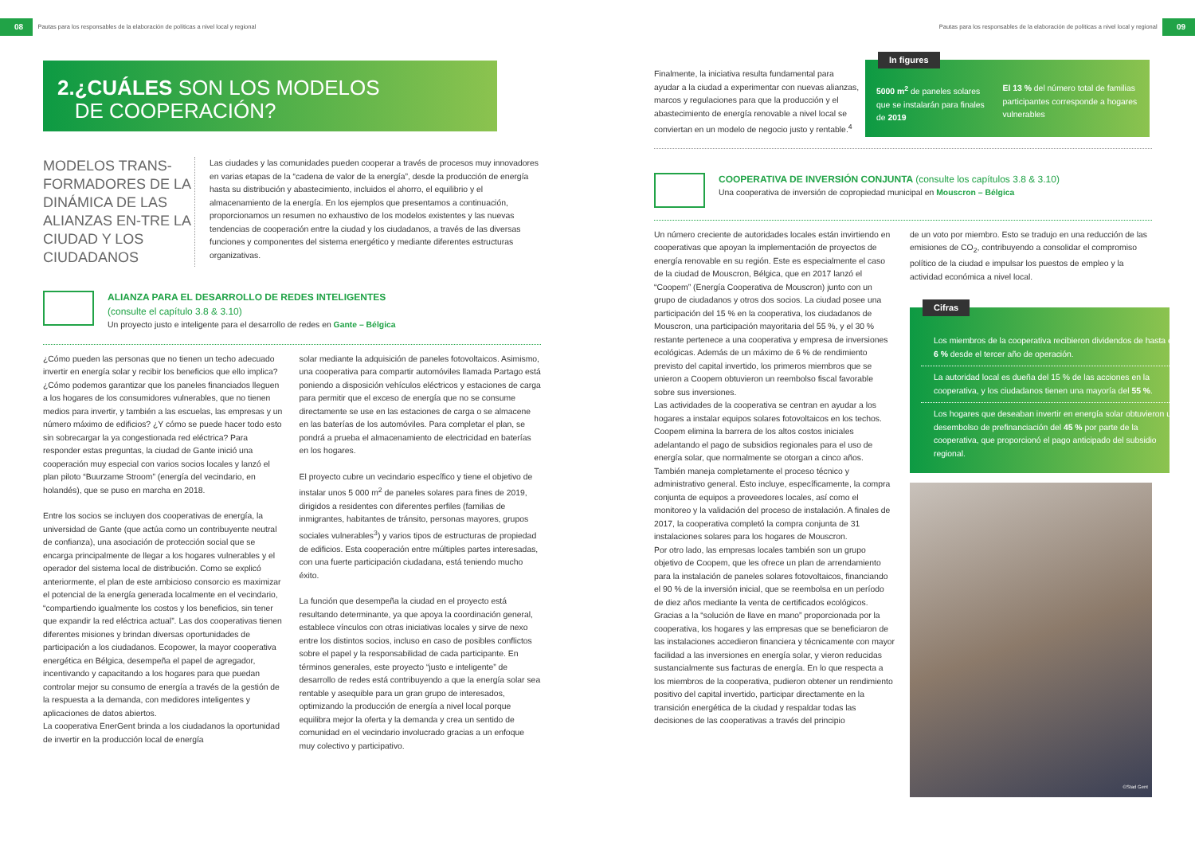08 Pautas para los responsables de la elaboración de políticas a nivel local y regional
2.¿CUÁLES SON LOS MODELOS
DE COOPERACIÓN?
MODELOS TRANS-FORMADORES DE LA DINÁMICA DE LAS ALIANZAS EN-TRE LA CIUDAD Y LOS CIUDADANOS
Las ciudades y las comunidades pueden cooperar a través de procesos muy innovadores en varias etapas de la “cadena de valor de la energía”, desde la producción de energía hasta su distribución y abastecimiento, incluidos el ahorro, el equilibrio y el almacenamiento de la energía. En los ejemplos que presentamos a continuación, proporcionamos un resumen no exhaustivo de los modelos existentes y las nuevas tendencias de cooperación entre la ciudad y los ciudadanos, a través de las diversas funciones y componentes del sistema energético y mediante diferentes estructuras organizativas.
ALIANZA PARA EL DESARROLLO DE REDES INTELIGENTES
(consulte el capítulo 3.8 & 3.10)
Un proyecto justo e inteligente para el desarrollo de redes en Gante – Bélgica
¿Cómo pueden las personas que no tienen un techo adecuado invertir en energía solar y recibir los beneficios que ello implica? ¿Cómo podemos garantizar que los paneles financiados lleguen a los hogares de los consumidores vulnerables, que no tienen medios para invertir, y también a las escuelas, las empresas y un número máximo de edificios? ¿Y cómo se puede hacer todo esto sin sobrecargar la ya congestionada red eléctrica? Para responder estas preguntas, la ciudad de Gante inició una cooperación muy especial con varios socios locales y lanzó el plan piloto “Buurzame Stroom” (energía del vecindario, en holandés), que se puso en marcha en 2018.
Entre los socios se incluyen dos cooperativas de energía, la universidad de Gante (que actúa como un contribuyente neutral de confianza), una asociación de protección social que se encarga principalmente de llegar a los hogares vulnerables y el operador del sistema local de distribución. Como se explicó anteriormente, el plan de este ambicioso consorcio es maximizar el potencial de la energía generada localmente en el vecindario, “compartiendo igualmente los costos y los beneficios, sin tener que expandir la red eléctrica actual”. Las dos cooperativas tienen diferentes misiones y brindan diversas oportunidades de participación a los ciudadanos. Ecopower, la mayor cooperativa energética en Bélgica, desempeña el papel de agregador, incentivando y capacitando a los hogares para que puedan controlar mejor su consumo de energía a través de la gestión de la respuesta a la demanda, con medidores inteligentes y aplicaciones de datos abiertos.
La cooperativa EnerGent brinda a los ciudadanos la oportunidad de invertir en la producción local de energía
solar mediante la adquisición de paneles fotovoltaicos. Asimismo, una cooperativa para compartir automóviles llamada Partago está poniendo a disposición vehículos eléctricos y estaciones de carga para permitir que el exceso de energía que no se consume directamente se use en las estaciones de carga o se almacene en las baterías de los automóviles. Para completar el plan, se pondrá a prueba el almacenamiento de electricidad en baterías en los hogares.
El proyecto cubre un vecindario específico y tiene el objetivo de instalar unos 5 000 m<sup>2</sup> de paneles solares para fines de 2019, dirigidos a residentes con diferentes perfiles (familias de inmigrantes, habitantes de tránsito, personas mayores, grupos sociales vulnerables<sup>3</sup>) y varios tipos de estructuras de propiedad de edificios. Esta cooperación entre múltiples partes interesadas, con una fuerte participación ciudadana, está teniendo mucho éxito.
La función que desempeña la ciudad en el proyecto está resultando determinante, ya que apoya la coordinación general, establece vínculos con otras iniciativas locales y sirve de nexo entre los distintos socios, incluso en caso de posibles conflictos sobre el papel y la responsabilidad de cada participante. En términos generales, este proyecto “justo e inteligente” de desarrollo de redes está contribuyendo a que la energía solar sea rentable y asequible para un gran grupo de interesados, optimizando la producción de energía a nivel local porque equilibra mejor la oferta y la demanda y crea un sentido de comunidad en el vecindario involucrado gracias a un enfoque muy colectivo y participativo.
Pautas para los responsables de la elaboración de políticas a nivel local y regional 09
Finalmente, la iniciativa resulta fundamental para ayudar a la ciudad a experimentar con nuevas alianzas, marcos y regulaciones para que la producción y el abastecimiento de energía renovable a nivel local se conviertan en un modelo de negocio justo y rentable.<sup>4</sup>
In figures
5000 m<sup>2</sup> de paneles solares que se instalarán para finales de 2019
El 13 % del número total de familias participantes corresponde a hogares vulnerables
COOPERATIVA DE INVERSIÓN CONJUNTA (consulte los capítulos 3.8 & 3.10)
Una cooperativa de inversión de copropiedad municipal en Mouscron – Bélgica
Un número creciente de autoridades locales están invirtiendo en cooperativas que apoyan la implementación de proyectos de energía renovable en su región. Este es especialmente el caso de la ciudad de Mouscron, Bélgica, que en 2017 lanzó el “Coopem” (Energía Cooperativa de Mouscron) junto con un grupo de ciudadanos y otros dos socios. La ciudad posee una participación del 15 % en la cooperativa, los ciudadanos de Mouscron, una participación mayoritaria del 55 %, y el 30 % restante pertenece a una cooperativa y empresa de inversiones ecológicas. Además de un máximo de 6 % de rendimiento previsto del capital invertido, los primeros miembros que se unieron a Coopem obtuvieron un reembolso fiscal favorable sobre sus inversiones.
Las actividades de la cooperativa se centran en ayudar a los hogares a instalar equipos solares fotovoltaicos en los techos. Coopem elimina la barrera de los altos costos iniciales adelantando el pago de subsidios regionales para el uso de energía solar, que normalmente se otorgan a cinco años. También maneja completamente el proceso técnico y administrativo general. Esto incluye, específicamente, la compra conjunta de equipos a proveedores locales, así como el monitoreo y la validación del proceso de instalación. A finales de 2017, la cooperativa completó la compra conjunta de 31 instalaciones solares para los hogares de Mouscron.
Por otro lado, las empresas locales también son un grupo objetivo de Coopem, que les ofrece un plan de arrendamiento para la instalación de paneles solares fotovoltaicos, financiando el 90 % de la inversión inicial, que se reembolsa en un período de diez años mediante la venta de certificados ecológicos.
Gracias a la “solución de llave en mano” proporcionada por la cooperativa, los hogares y las empresas que se beneficiaron de las instalaciones accedieron financiera y técnicamente con mayor facilidad a las inversiones en energía solar, y vieron reducidas sustancialmente sus facturas de energía. En lo que respecta a los miembros de la cooperativa, pudieron obtener un rendimiento positivo del capital invertido, participar directamente en la transición energética de la ciudad y respaldar todas las decisiones de las cooperativas a través del principio
de un voto por miembro. Esto se tradujo en una reducción de las emisiones de CO<sub>2</sub>, contribuyendo a consolidar el compromiso político de la ciudad e impulsar los puestos de empleo y la actividad económica a nivel local.
Cifras
Los miembros de la cooperativa recibieron dividendos de hasta el 6 % desde el tercer año de operación.
La autoridad local es dueña del 15 % de las acciones en la cooperativa, y los ciudadanos tienen una mayoría del 55 %.
Los hogares que deseaban invertir en energía solar obtuvieron un desembolso de prefinanciación del 45 % por parte de la cooperativa, que proporcionó el pago anticipado del subsidio regional.
©Stad Gent